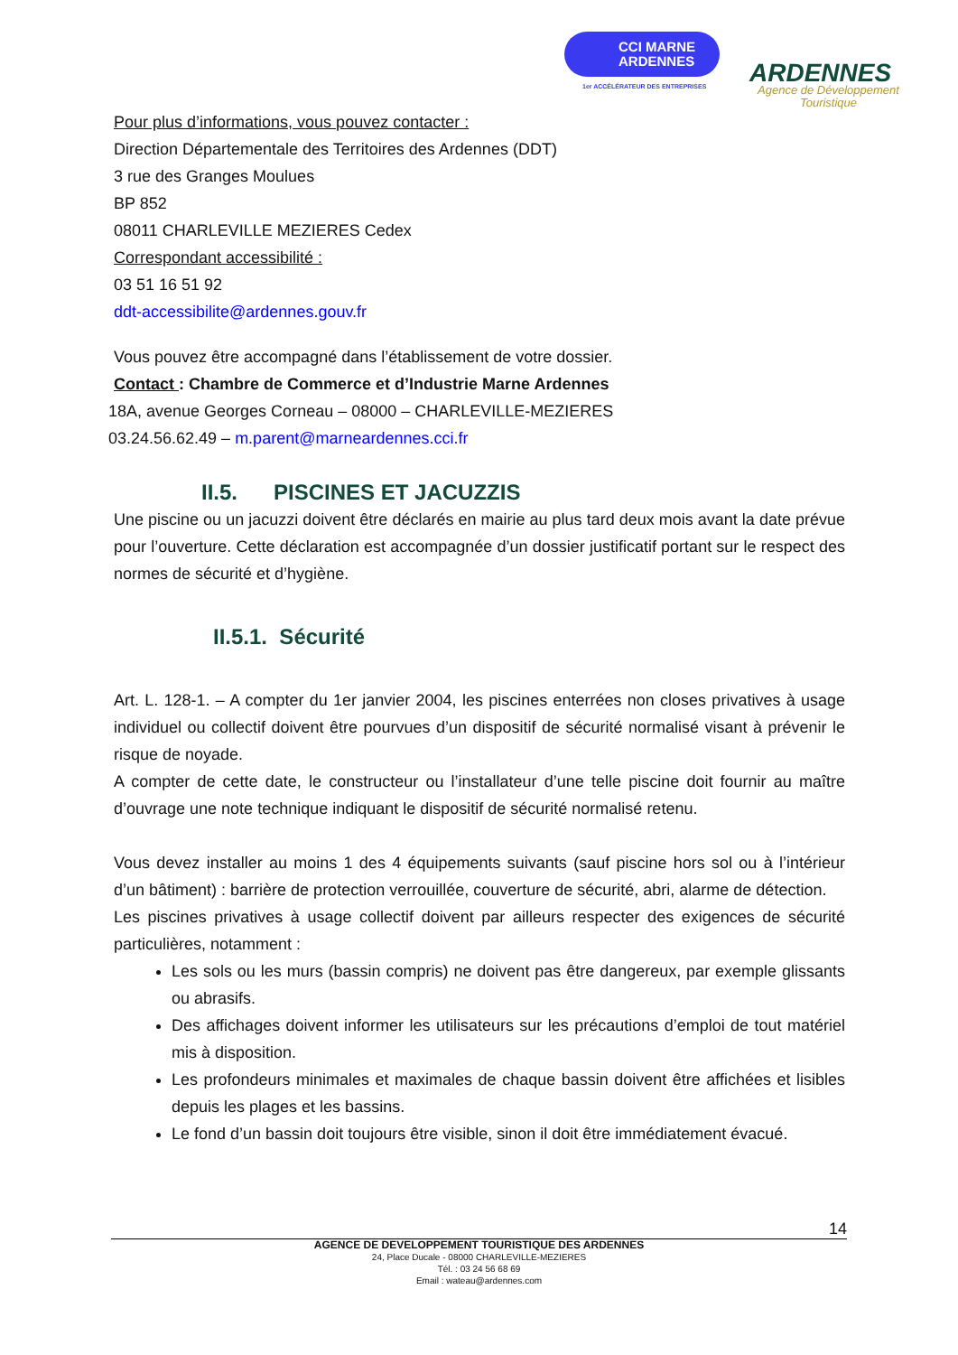CCI MARNE
ARDENNES
1er ACCÉLÉRATEUR DES ENTREPRISES
ARDENNES
Agence de Développement
Touristique
Pour plus d’informations, vous pouvez contacter :
Direction Départementale des Territoires des Ardennes (DDT)
3 rue des Granges Moulues
BP 852
08011 CHARLEVILLE MEZIERES Cedex
Correspondant accessibilité :
03 51 16 51 92
ddt-accessibilite@ardennes.gouv.fr
Vous pouvez être accompagné dans l’établissement de votre dossier.
Contact : Chambre de Commerce et d’Industrie Marne Ardennes
18A, avenue Georges Corneau – 08000 – CHARLEVILLE-MEZIERES
03.24.56.62.49 – m.parent@marneardennes.cci.fr
II.5. PISCINES ET JACUZZIS
Une piscine ou un jacuzzi doivent être déclarés en mairie au plus tard deux mois avant la date prévue pour l’ouverture. Cette déclaration est accompagnée d’un dossier justificatif portant sur le respect des normes de sécurité et d’hygiène.
II.5.1. Sécurité
Art. L. 128-1. – A compter du 1er janvier 2004, les piscines enterrées non closes privatives à usage individuel ou collectif doivent être pourvues d’un dispositif de sécurité normalisé visant à prévenir le risque de noyade.
A compter de cette date, le constructeur ou l’installateur d’une telle piscine doit fournir au maître d’ouvrage une note technique indiquant le dispositif de sécurité normalisé retenu.
Vous devez installer au moins 1 des 4 équipements suivants (sauf piscine hors sol ou à l’intérieur d’un bâtiment) : barrière de protection verrouillée, couverture de sécurité, abri, alarme de détection.
Les piscines privatives à usage collectif doivent par ailleurs respecter des exigences de sécurité particulières, notamment :
Les sols ou les murs (bassin compris) ne doivent pas être dangereux, par exemple glissants ou abrasifs.
Des affichages doivent informer les utilisateurs sur les précautions d’emploi de tout matériel mis à disposition.
Les profondeurs minimales et maximales de chaque bassin doivent être affichées et lisibles depuis les plages et les bassins.
Le fond d’un bassin doit toujours être visible, sinon il doit être immédiatement évacué.
14
AGENCE DE DEVELOPPEMENT TOURISTIQUE DES ARDENNES
24, Place Ducale - 08000 CHARLEVILLE-MEZIERES
Tél. : 03 24 56 68 69
Email : wateau@ardennes.com